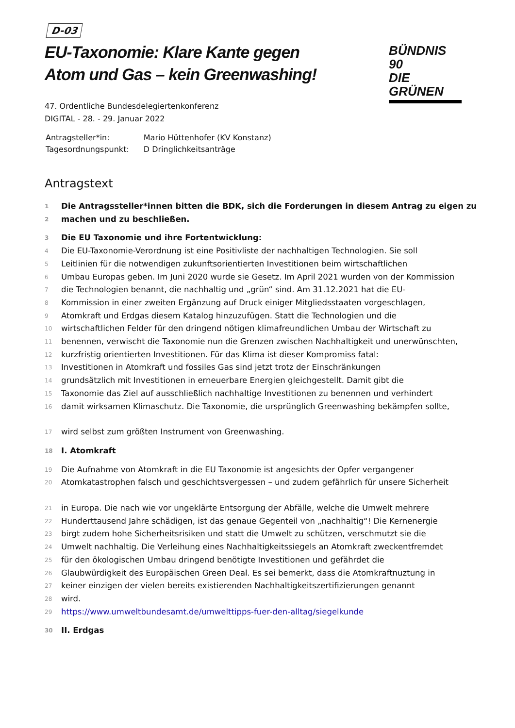D-03
EU-Taxonomie: Klare Kante gegen Atom und Gas – kein Greenwashing!
BÜNDNIS 90
DIE GRÜNEN
47. Ordentliche Bundesdelegiertenkonferenz
DIGITAL - 28. - 29. Januar 2022
| Antragsteller*in: | Mario Hüttenhofer (KV Konstanz) |
| Tagesordnungspunkt: | D Dringlichkeitsanträge |
Antragstext
1 Die Antragssteller*innen bitten die BDK, sich die Forderungen in diesem Antrag zu eigen zu
2 machen und zu beschließen.
3 Die EU Taxonomie und ihre Fortentwicklung:
4 Die EU-Taxonomie-Verordnung ist eine Positivliste der nachhaltigen Technologien. Sie soll
5 Leitlinien für die notwendigen zukunftsorientierten Investitionen beim wirtschaftlichen
6 Umbau Europas geben. Im Juni 2020 wurde sie Gesetz. Im April 2021 wurden von der Kommission
7 die Technologien benannt, die nachhaltig und „grün“ sind. Am 31.12.2021 hat die EU-
8 Kommission in einer zweiten Ergänzung auf Druck einiger Mitgliedsstaaten vorgeschlagen,
9 Atomkraft und Erdgas diesem Katalog hinzuzufügen. Statt die Technologien und die
10 wirtschaftlichen Felder für den dringend nötigen klimafreundlichen Umbau der Wirtschaft zu
11 benennen, verwischt die Taxonomie nun die Grenzen zwischen Nachhaltigkeit und unerwünschten,
12 kurzfristig orientierten Investitionen. Für das Klima ist dieser Kompromiss fatal:
13 Investitionen in Atomkraft und fossiles Gas sind jetzt trotz der Einschränkungen
14 grundsätzlich mit Investitionen in erneuerbare Energien gleichgestellt. Damit gibt die
15 Taxonomie das Ziel auf ausschließlich nachhaltige Investitionen zu benennen und verhindert
16 damit wirksamen Klimaschutz. Die Taxonomie, die ursprünglich Greenwashing bekämpfen sollte,
17 wird selbst zum größten Instrument von Greenwashing.
18 I. Atomkraft
19 Die Aufnahme von Atomkraft in die EU Taxonomie ist angesichts der Opfer vergangener
20 Atomkatastrophen falsch und geschichtsvergessen – und zudem gefährlich für unsere Sicherheit
21 in Europa. Die nach wie vor ungeklärte Entsorgung der Abfälle, welche die Umwelt mehrere
22 Hunderttausend Jahre schädigen, ist das genaue Gegenteil von „nachhaltig“! Die Kernenergie
23 birgt zudem hohe Sicherheitsrisiken und statt die Umwelt zu schützen, verschmutzt sie die
24 Umwelt nachhaltig. Die Verleihung eines Nachhaltigkeitssiegels an Atomkraft zweckentfremdet
25 für den ökologischen Umbau dringend benötigte Investitionen und gefährdet die
26 Glaubwürdigkeit des Europäischen Green Deal. Es sei bemerkt, dass die Atomkraftnuztung in
27 keiner einzigen der vielen bereits existierenden Nachhaltigkeitszertifizierungen genannt
28 wird.
29 https://www.umweltbundesamt.de/umwelttipps-fuer-den-alltag/siegelkunde
30 II. Erdgas